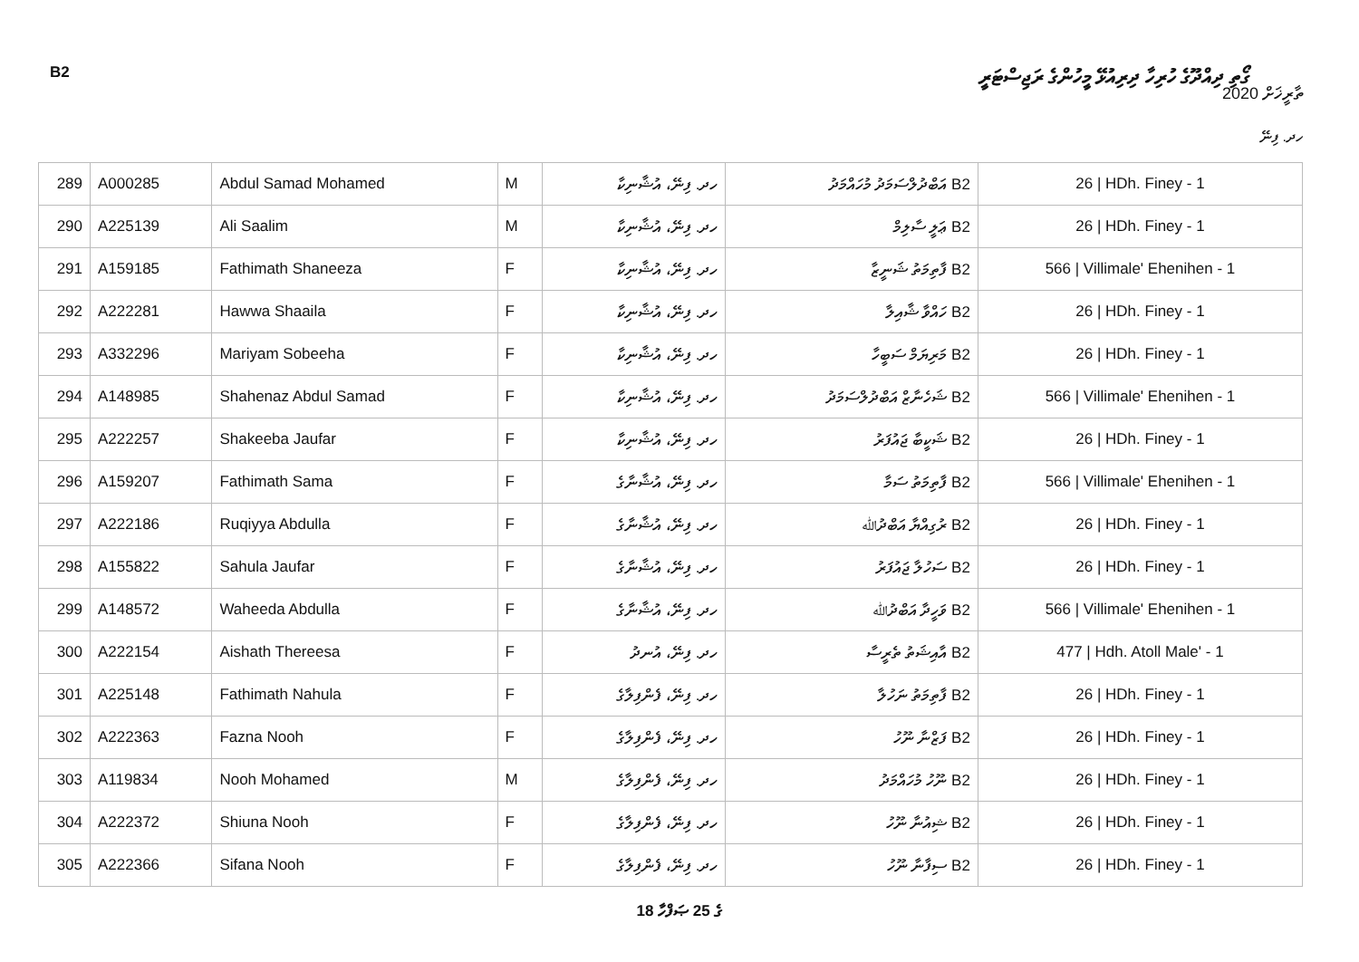B2 ގޯތި ދިއްދޫގެ ހުރިހާ ދިރިއުޅޭ މީހުންގެ ރަޖިސްޓަރީ
ތާރީޚަށް 2020
ހދ. ފިނޭ
| 289 | A000285 | Abdul Samad Mohamed | M | ހދ. ފިނޭ، އުޝާނިކާ | B2 އަބްދުލްސަމަދު މުހައްމަދު | 26 / HDh. Finey - 1 |
| 290 | A225139 | Ali Saalim | M | ހދ. ފިނޭ، އުޝާނިކާ | B2 ޢަލީ ސާލިމް | 26 / HDh. Finey - 1 |
| 291 | A159185 | Fathimath Shaneeza | F | ހދ. ފިނޭ، އުޝާނިކާ | B2 ފާތިމަތު ޝަނީޒާ | 566 / Villimale' Ehenihen - 1 |
| 292 | A222281 | Hawwa Shaaila | F | ހދ. ފިނޭ، އުޝާނިކާ | B2 ހައްވާ ޝާއިލާ | 26 / HDh. Finey - 1 |
| 293 | A332296 | Mariyam Sobeeha | F | ހދ. ފިނޭ، އުޝާނިކާ | B2 މަރިޔަމް ސަބީހާ | 26 / HDh. Finey - 1 |
| 294 | A148985 | Shahenaz Abdul Samad | F | ހދ. ފިނޭ، އުޝާނިކާ | B2 ޝަހެނާޒް އަބްދުލްސަމަދު | 566 / Villimale' Ehenihen - 1 |
| 295 | A222257 | Shakeeba Jaufar | F | ހދ. ފިނޭ، އުޝާނިކާ | B2 ޝަކީބާ ޖައުފަރު | 26 / HDh. Finey - 1 |
| 296 | A159207 | Fathimath Sama | F | ހދ. ފިނޭ، އުޝާނާގެ | B2 ފާތިމަތު ސަމާ | 566 / Villimale' Ehenihen - 1 |
| 297 | A222186 | Ruqiyya Abdulla | F | ހދ. ފިނޭ، އުޝާނާގެ | B2 ރުގިއްޔާ އަބްދުﷲ | 26 / HDh. Finey - 1 |
| 298 | A155822 | Sahula Jaufar | F | ހދ. ފިނޭ، އުޝާނާގެ | B2 ސަހުލާ ޖައުފަރު | 26 / HDh. Finey - 1 |
| 299 | A148572 | Waheeda Abdulla | F | ހދ. ފިނޭ، އުޝާނާގެ | B2 ވަހީދާ އަބްދުﷲ | 566 / Villimale' Ehenihen - 1 |
| 300 | A222154 | Aishath Thereesa | F | ހދ. ފިނޭ، އުނދު | B2 އާއިޝަތު ތެރީސާ | 477 / Hdh. Atoll Male' - 1 |
| 301 | A225148 | Fathimath Nahula | F | ހދ. ފިނޭ، ފެންފިލާގެ | B2 ފާތިމަތު ނަހުލާ | 26 / HDh. Finey - 1 |
| 302 | A222363 | Fazna Nooh | F | ހދ. ފިނޭ، ފެންފިލާގެ | B2 ފަޒްނާ ނޫހު | 26 / HDh. Finey - 1 |
| 303 | A119834 | Nooh Mohamed | M | ހދ. ފިނޭ، ފެންފިލާގެ | B2 ނޫހު މުހައްމަދު | 26 / HDh. Finey - 1 |
| 304 | A222372 | Shiuna Nooh | F | ހދ. ފިނޭ، ފެންފިލާގެ | B2 ޝިއުނާ ނޫހު | 26 / HDh. Finey - 1 |
| 305 | A222366 | Sifana Nooh | F | ހދ. ފިނޭ، ފެންފިލާގެ | B2 ސިފާނާ ނޫހު | 26 / HDh. Finey - 1 |
18 ގެ 25 ޞަފްހާ